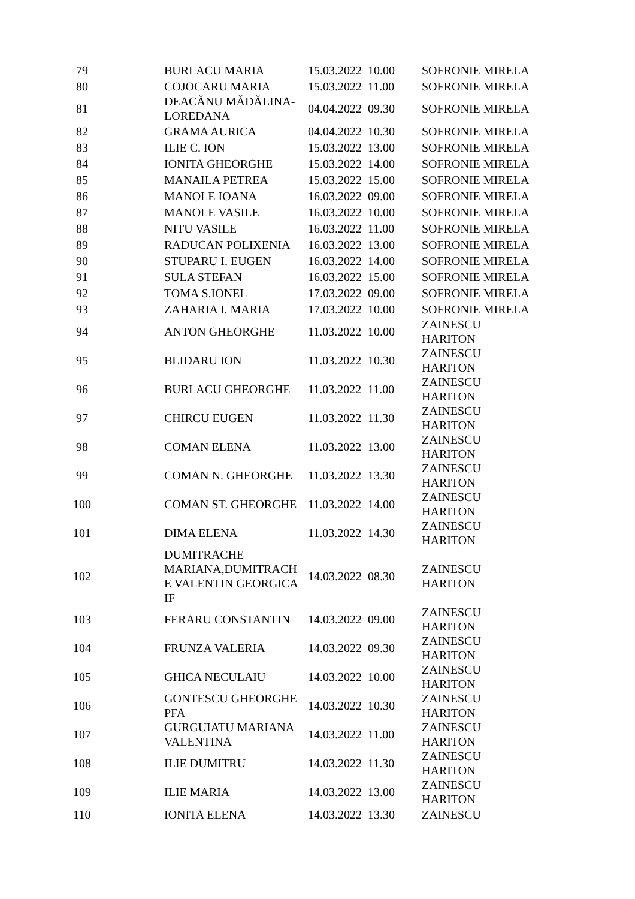| 79 | BURLACU MARIA | 15.03.2022 | 10.00 | SOFRONIE MIRELA |
| 80 | COJOCARU MARIA | 15.03.2022 | 11.00 | SOFRONIE MIRELA |
| 81 | DEACĂNU MĂDĂLINA- LOREDANA | 04.04.2022 | 09.30 | SOFRONIE MIRELA |
| 82 | GRAMA AURICA | 04.04.2022 | 10.30 | SOFRONIE MIRELA |
| 83 | ILIE C. ION | 15.03.2022 | 13.00 | SOFRONIE MIRELA |
| 84 | IONITA GHEORGHE | 15.03.2022 | 14.00 | SOFRONIE MIRELA |
| 85 | MANAILA PETREA | 15.03.2022 | 15.00 | SOFRONIE MIRELA |
| 86 | MANOLE IOANA | 16.03.2022 | 09.00 | SOFRONIE MIRELA |
| 87 | MANOLE VASILE | 16.03.2022 | 10.00 | SOFRONIE MIRELA |
| 88 | NITU VASILE | 16.03.2022 | 11.00 | SOFRONIE MIRELA |
| 89 | RADUCAN POLIXENIA | 16.03.2022 | 13.00 | SOFRONIE MIRELA |
| 90 | STUPARU I. EUGEN | 16.03.2022 | 14.00 | SOFRONIE MIRELA |
| 91 | SULA STEFAN | 16.03.2022 | 15.00 | SOFRONIE MIRELA |
| 92 | TOMA S.IONEL | 17.03.2022 | 09.00 | SOFRONIE MIRELA |
| 93 | ZAHARIA I. MARIA | 17.03.2022 | 10.00 | SOFRONIE MIRELA |
| 94 | ANTON GHEORGHE | 11.03.2022 | 10.00 | ZAINESCU HARITON |
| 95 | BLIDARU ION | 11.03.2022 | 10.30 | ZAINESCU HARITON |
| 96 | BURLACU GHEORGHE | 11.03.2022 | 11.00 | ZAINESCU HARITON |
| 97 | CHIRCU EUGEN | 11.03.2022 | 11.30 | ZAINESCU HARITON |
| 98 | COMAN ELENA | 11.03.2022 | 13.00 | ZAINESCU HARITON |
| 99 | COMAN N. GHEORGHE | 11.03.2022 | 13.30 | ZAINESCU HARITON |
| 100 | COMAN ST. GHEORGHE | 11.03.2022 | 14.00 | ZAINESCU HARITON |
| 101 | DIMA ELENA | 11.03.2022 | 14.30 | ZAINESCU HARITON |
| 102 | DUMITRACHE MARIANA,DUMITRACH E VALENTIN GEORGICA IF | 14.03.2022 | 08.30 | ZAINESCU HARITON |
| 103 | FERARU CONSTANTIN | 14.03.2022 | 09.00 | ZAINESCU HARITON |
| 104 | FRUNZA VALERIA | 14.03.2022 | 09.30 | ZAINESCU HARITON |
| 105 | GHICA NECULAIU | 14.03.2022 | 10.00 | ZAINESCU HARITON |
| 106 | GONTESCU GHEORGHE PFA | 14.03.2022 | 10.30 | ZAINESCU HARITON |
| 107 | GURGUIATU MARIANA VALENTINA | 14.03.2022 | 11.00 | ZAINESCU HARITON |
| 108 | ILIE DUMITRU | 14.03.2022 | 11.30 | ZAINESCU HARITON |
| 109 | ILIE MARIA | 14.03.2022 | 13.00 | ZAINESCU HARITON |
| 110 | IONITA ELENA | 14.03.2022 | 13.30 | ZAINESCU |